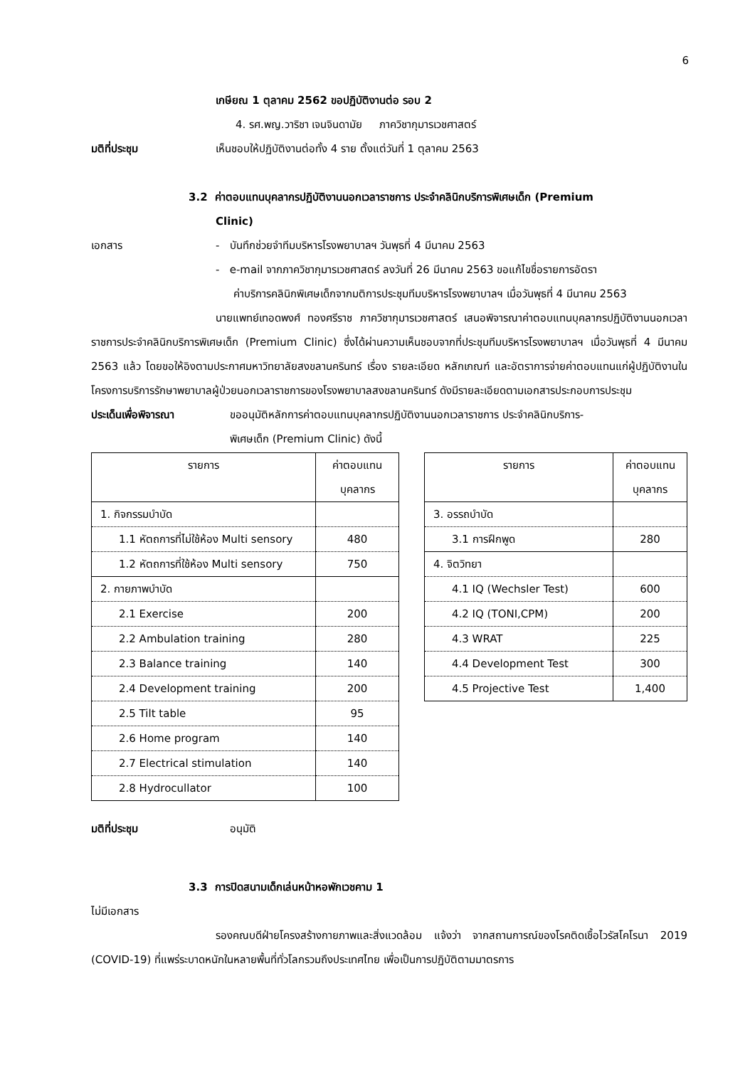6
เกษียณ 1 ตุลาคม 2562 ขอปฏิบัติงานต่อ รอบ 2
4. รศ.พญ.วาริชา เจนจินดามัย ภาควิชากุมารเวชศาสตร์
มติที่ประชุม เห็นชอบให้ปฏิบัติงานต่อทั้ง 4 ราย ตั้งแต่วันที่ 1 ตุลาคม 2563
3.2 ค่าตอบแทนบุคลากรปฏิบัติงานนอกเวลาราชการ ประจำคลินิกบริการพิเศษเด็ก (Premium
Clinic)
เอกสาร - บันทึกช่วยจำทีมบริหารโรงพยาบาลฯ วันพุธที่ 4 มีนาคม 2563
- e-mail จากภาควิชากุมารเวชศาสตร์ ลงวันที่ 26 มีนาคม 2563 ขอแก้ไขชื่อรายการอัตรา
ค่าบริการคลินิกพิเศษเด็กจากมติการประชุมทีมบริหารโรงพยาบาลฯ เมื่อวันพุธที่ 4 มีนาคม 2563
นายแพทย์เทอดพงศ์ ทองศรีราช ภาควิชากุมารเวชศาสตร์ เสนอพิจารณาค่าตอบแทนบุคลากรปฏิบัติงานนอกเวลาราชการประจำคลินิกบริการพิเศษเด็ก (Premium Clinic) ซึ่งได้ผ่านความเห็นชอบจากที่ประชุมทีมบริหารโรงพยาบาลฯ เมื่อวันพุธที่ 4 มีนาคม 2563 แล้ว โดยขอให้อิงตามประกาศมหาวิทยาลัยสงขลานครินทร์ เรื่อง รายละเอียด หลักเกณฑ์ และอัตราการจ่ายค่าตอบแทนแก่ผู้ปฏิบัติงานในโครงการบริการรักษาพยาบาลผู้ป่วยนอกเวลาราชการของโรงพยาบาลสงขลานครินทร์ ดังมีรายละเอียดตามเอกสารประกอบการประชุม
ประเด็นเพื่อพิจารณา ขออนุมัติหลักการค่าตอบแทนบุคลากรปฏิบัติงานนอกเวลาราชการ ประจำคลินิกบริการ-
พิเศษเด็ก (Premium Clinic) ดังนี้
| รายการ | ค่าตอบแทน บุคลากร |
| --- | --- |
| 1. กิจกรรมบำบัด | |
| 1.1 หัตถการที่ไม่ใช้ห้อง Multi sensory | 480 |
| 1.2 หัตถการที่ใช้ห้อง Multi sensory | 750 |
| 2. กายภาพบำบัด | |
| 2.1 Exercise | 200 |
| 2.2 Ambulation training | 280 |
| 2.3 Balance training | 140 |
| 2.4 Development training | 200 |
| 2.5 Tilt table | 95 |
| 2.6 Home program | 140 |
| 2.7 Electrical stimulation | 140 |
| 2.8 Hydrocullator | 100 |
| รายการ | ค่าตอบแทน บุคลากร |
| --- | --- |
| 3. อรรถบำบัด | |
| 3.1 การฝึกพูด | 280 |
| 4. จิตวิทยา | |
| 4.1 IQ (Wechsler Test) | 600 |
| 4.2 IQ (TONI,CPM) | 200 |
| 4.3 WRAT | 225 |
| 4.4 Development Test | 300 |
| 4.5 Projective Test | 1,400 |
มติที่ประชุม อนุมัติ
3.3 การปิดสนามเด็กเล่นหน้าหอพักเวชคาม 1
ไม่มีเอกสาร
รองคณบดีฝ่ายโครงสร้างกายภาพและสิ่งแวดล้อม แจ้งว่า จากสถานการณ์ของโรคติดเชื้อไวรัสโคโรนา 2019 (COVID-19) ที่แพร่ระบาดหนักในหลายพื้นที่ทั่วโลกรวมถึงประเทศไทย เพื่อเป็นการปฏิบัติตามมาตรการ